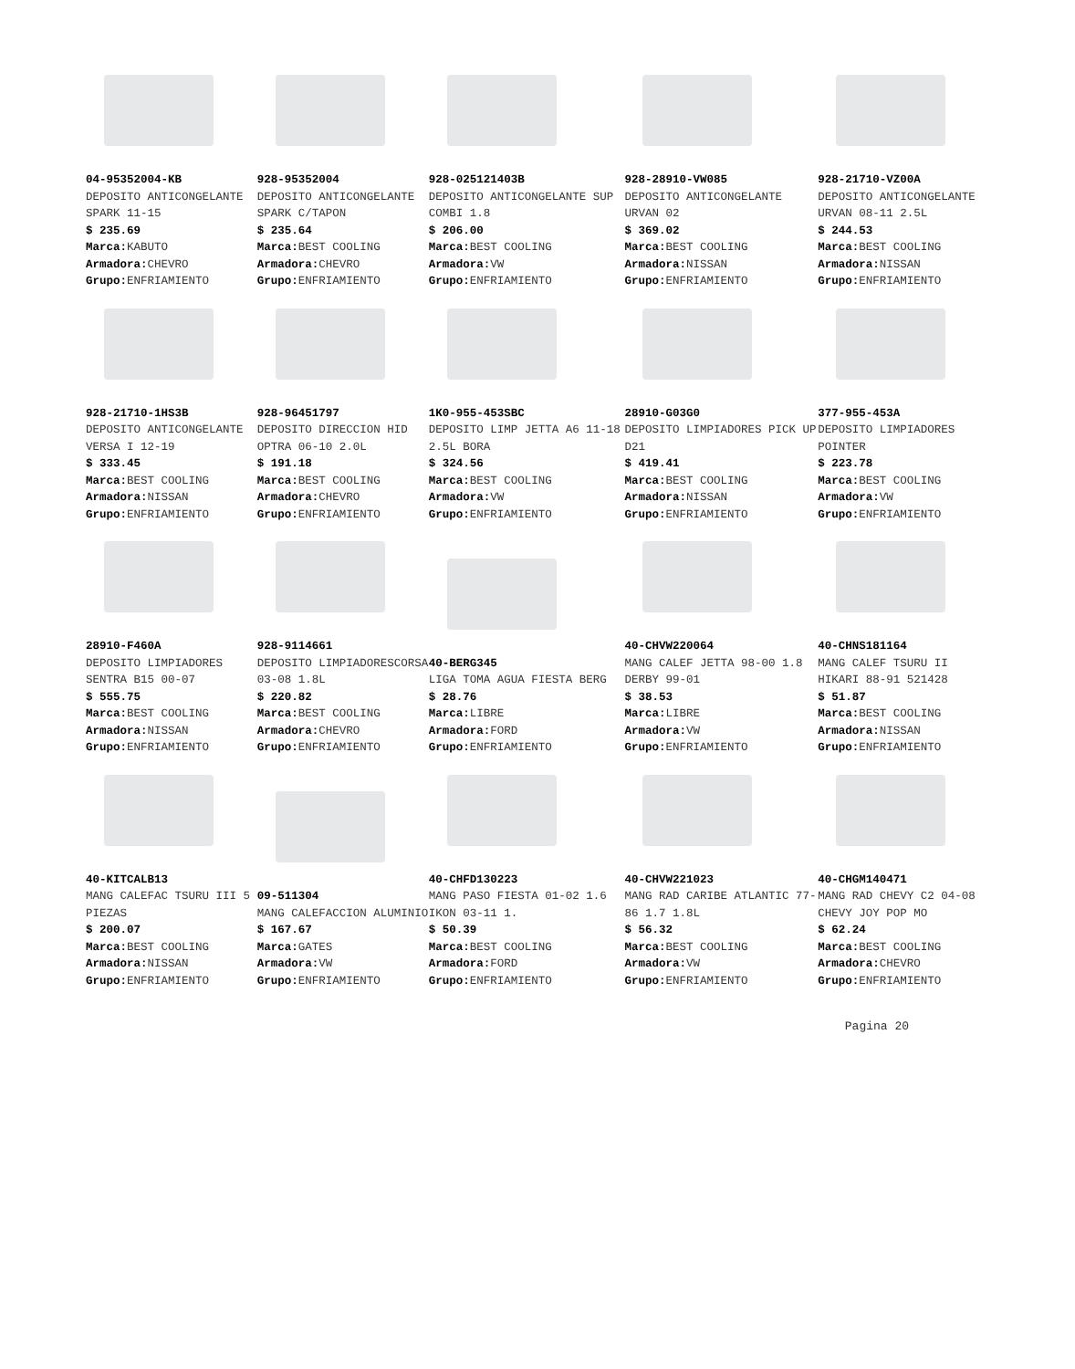04-95352004-KB
DEPOSITO ANTICONGELANTE SPARK 11-15
$ 235.69
Marca: KABUTO
Armadora: CHEVRO
Grupo: ENFRIAMIENTO
928-95352004
DEPOSITO ANTICONGELANTE SPARK C/TAPON
$ 235.64
Marca: BEST COOLING
Armadora: CHEVRO
Grupo: ENFRIAMIENTO
928-025121403B
DEPOSITO ANTICONGELANTE SUP COMBI 1.8
$ 206.00
Marca: BEST COOLING
Armadora: VW
Grupo: ENFRIAMIENTO
928-28910-VW085
DEPOSITO ANTICONGELANTE URVAN 02
$ 369.02
Marca: BEST COOLING
Armadora: NISSAN
Grupo: ENFRIAMIENTO
928-21710-VZ00A
DEPOSITO ANTICONGELANTE URVAN 08-11 2.5L
$ 244.53
Marca: BEST COOLING
Armadora: NISSAN
Grupo: ENFRIAMIENTO
928-21710-1HS3B
DEPOSITO ANTICONGELANTE VERSA I 12-19
$ 333.45
Marca: BEST COOLING
Armadora: NISSAN
Grupo: ENFRIAMIENTO
928-96451797
DEPOSITO DIRECCION HID OPTRA 06-10 2.0L
$ 191.18
Marca: BEST COOLING
Armadora: CHEVRO
Grupo: ENFRIAMIENTO
1K0-955-453SBC
DEPOSITO LIMP JETTA A6 11-18 2.5L BORA
$ 324.56
Marca: BEST COOLING
Armadora: VW
Grupo: ENFRIAMIENTO
28910-G03G0
DEPOSITO LIMPIADORES PICK UP D21
$ 419.41
Marca: BEST COOLING
Armadora: NISSAN
Grupo: ENFRIAMIENTO
377-955-453A
DEPOSITO LIMPIADORES POINTER
$ 223.78
Marca: BEST COOLING
Armadora: VW
Grupo: ENFRIAMIENTO
28910-F460A
DEPOSITO LIMPIADORES SENTRA B15 00-07
$ 555.75
Marca: BEST COOLING
Armadora: NISSAN
Grupo: ENFRIAMIENTO
928-9114661
DEPOSITO LIMPIADORESCORSA 03-08 1.8L
$ 220.82
Marca: BEST COOLING
Armadora: CHEVRO
Grupo: ENFRIAMIENTO
40-BERG345
LIGA TOMA AGUA FIESTA BERG
$ 28.76
Marca: LIBRE
Armadora: FORD
Grupo: ENFRIAMIENTO
40-CHVW220064
MANG CALEF JETTA 98-00 1.8 DERBY 99-01
$ 38.53
Marca: LIBRE
Armadora: VW
Grupo: ENFRIAMIENTO
40-CHNS181164
MANG CALEF TSURU II HIKARI 88-91 521428
$ 51.87
Marca: BEST COOLING
Armadora: NISSAN
Grupo: ENFRIAMIENTO
40-KITCALB13
MANG CALEFAC TSURU III 5 PIEZAS
$ 200.07
Marca: BEST COOLING
Armadora: NISSAN
Grupo: ENFRIAMIENTO
09-511304
MANG CALEFACCION ALUMINIO
$ 167.67
Marca: GATES
Armadora: VW
Grupo: ENFRIAMIENTO
40-CHFD130223
MANG PASO FIESTA 01-02 1.6 IKON 03-11 1.
$ 50.39
Marca: BEST COOLING
Armadora: FORD
Grupo: ENFRIAMIENTO
40-CHVW221023
MANG RAD CARIBE ATLANTIC 77-86 1.7 1.8L
$ 56.32
Marca: BEST COOLING
Armadora: VW
Grupo: ENFRIAMIENTO
40-CHGM140471
MANG RAD CHEVY C2 04-08 CHEVY JOY POP MO
$ 62.24
Marca: BEST COOLING
Armadora: CHEVRO
Grupo: ENFRIAMIENTO
Pagina 20